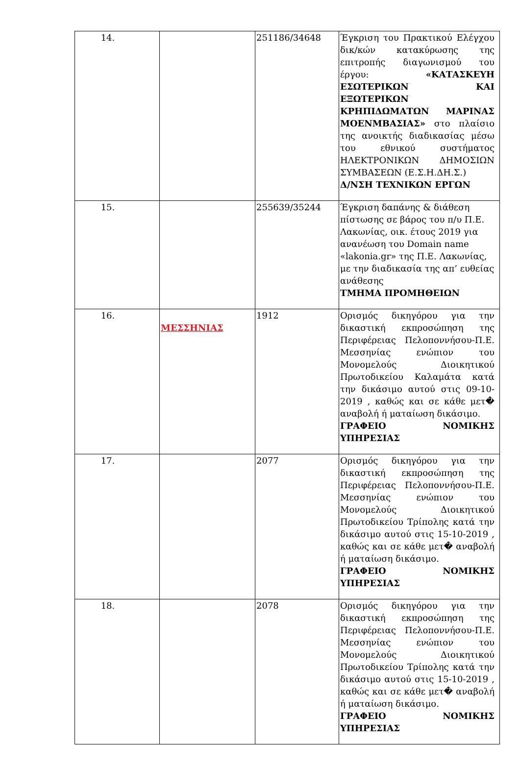| 14. | | 251186/34648 | Έγκριση του Πρακτικού Ελέγχου δικ/κών κατακύρωσης της επιτροπής διαγωνισμού του έργου: «ΚΑΤΑΣΚΕΥΗ ΕΣΩΤΕΡΙΚΩΝ ΚΑΙ ΕΞΩΤΕΡΙΚΩΝ ΚΡΗΠΙΔΩΜΑΤΩΝ ΜΑΡΙΝΑΣ ΜΟΕΝΜΒΑΣΙΑΣ» στο πλαίσιο της ανοικτής διαδικασίας μέσω του εθνικού συστήματος ΗΛΕΚΤΡΟΝΙΚΩΝ ΔΗΜΟΣΙΩΝ ΣΥΜΒΑΣΕΩΝ (Ε.Σ.Η.ΔΗ.Σ.) Δ/ΝΣΗ ΤΕΧΝΙΚΩΝ ΕΡΓΩΝ |
| 15. | | 255639/35244 | Έγκριση δαπάνης & διάθεση πίστωσης σε βάρος του π/υ Π.Ε. Λακωνίας, οικ. έτους 2019 για ανανέωση του Domain name «lakonia.gr» της Π.Ε. Λακωνίας, με την διαδικασία της απ’ ευθείας ανάθεσης ΤΜΗΜΑ ΠΡΟΜΗΘΕΙΩΝ |
| 16. | ΜΕΣΣΗΝΙΑΣ | 1912 | Ορισμός δικηγόρου για την δικαστική εκπροσώπηση της Περιφέρειας Πελοποννήσου-Π.Ε. Μεσσηνίας ενώπιον του Μονομελούς Διοικητικού Πρωτοδικείου Καλαμάτα κατά την δικάσιμο αυτού στις 09-10-2019 , καθώς και σε κάθε μετ� αναβολή ή ματαίωση δικάσιμο. ΓΡΑΦΕΙΟ ΝΟΜΙΚΗΣ ΥΠΗΡΕΣΙΑΣ |
| 17. | | 2077 | Ορισμός δικηγόρου για την δικαστική εκπροσώπηση της Περιφέρειας Πελοποννήσου-Π.Ε. Μεσσηνίας ενώπιον του Μονομελούς Διοικητικού Πρωτοδικείου Τρίπολης κατά την δικάσιμο αυτού στις 15-10-2019 , καθώς και σε κάθε μετ� αναβολή ή ματαίωση δικάσιμο. ΓΡΑΦΕΙΟ ΝΟΜΙΚΗΣ ΥΠΗΡΕΣΙΑΣ |
| 18. | | 2078 | Ορισμός δικηγόρου για την δικαστική εκπροσώπηση της Περιφέρειας Πελοποννήσου-Π.Ε. Μεσσηνίας ενώπιον του Μονομελούς Διοικητικού Πρωτοδικείου Τρίπολης κατά την δικάσιμο αυτού στις 15-10-2019 , καθώς και σε κάθε μετ� αναβολή ή ματαίωση δικάσιμο. ΓΡΑΦΕΙΟ ΝΟΜΙΚΗΣ ΥΠΗΡΕΣΙΑΣ |